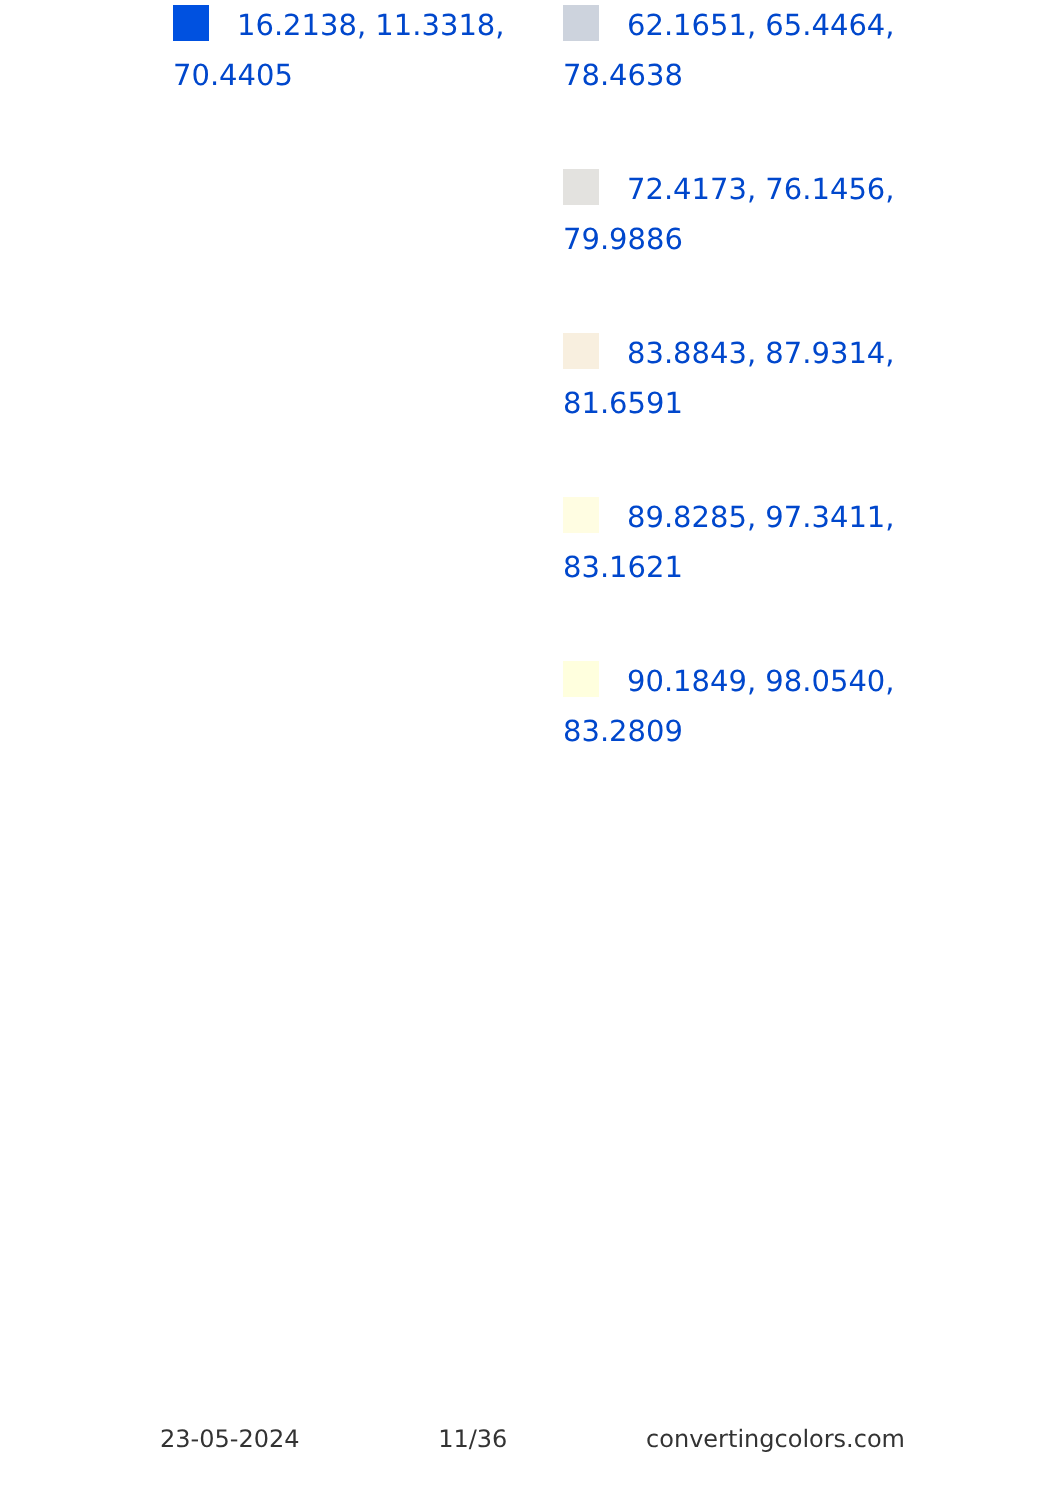16.2138, 11.3318, 70.4405 62.1651, 65.4464, 78.4638
72.4173, 76.1456, 79.9886
83.8843, 87.9314, 81.6591
89.8285, 97.3411, 83.1621
90.1849, 98.0540, 83.2809
23-05-2024 11/36 convertingcolors.com